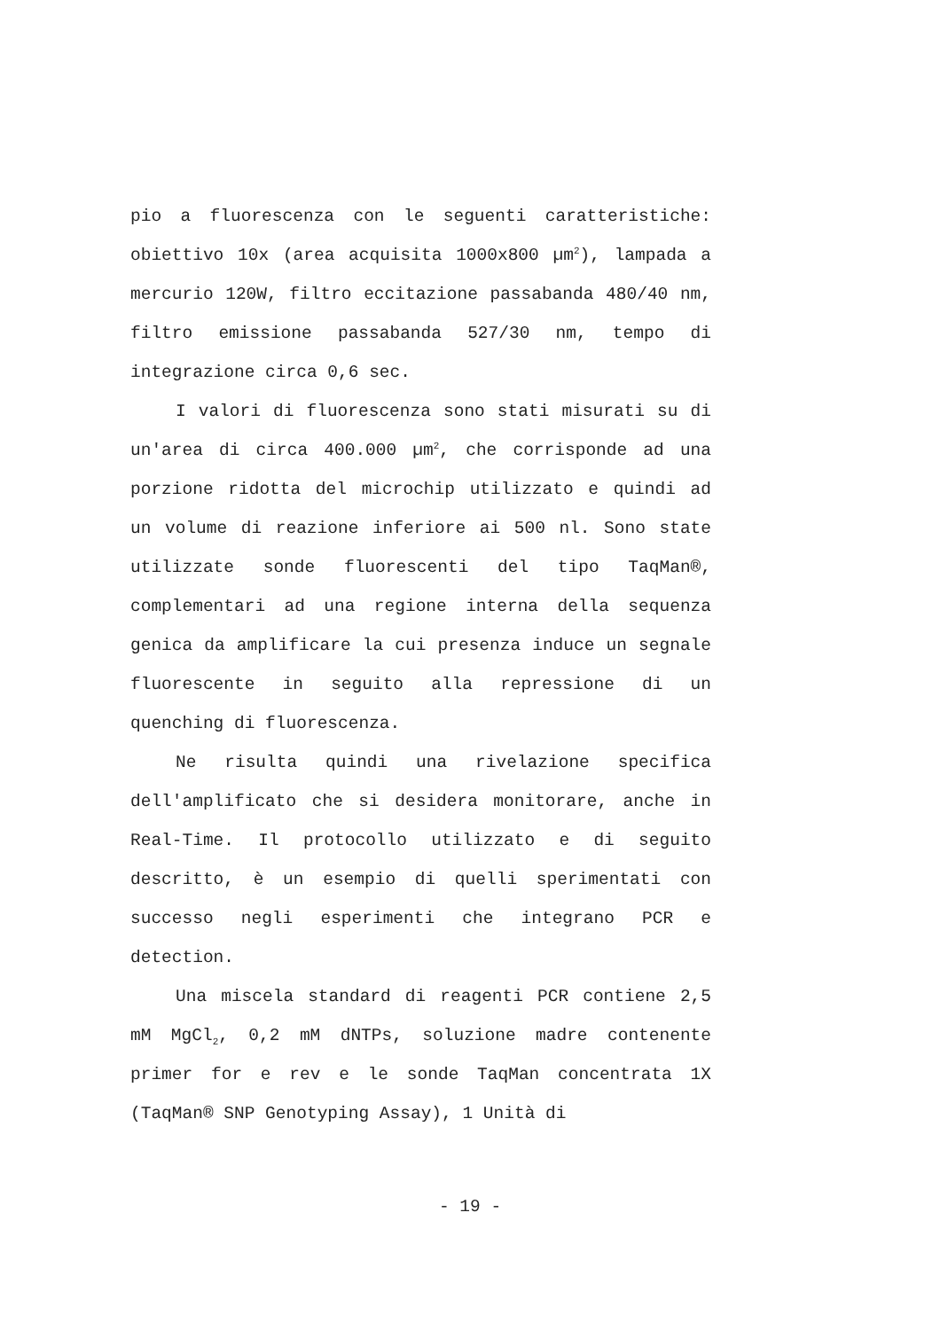pio a fluorescenza con le seguenti caratteristiche: obiettivo 10x (area acquisita 1000x800 µm<sup>2</sup>), lampada a mercurio 120W, filtro eccitazione passabanda 480/40 nm, filtro emissione passabanda 527/30 nm, tempo di integrazione circa 0,6 sec.
I valori di fluorescenza sono stati misurati su di un'area di circa 400.000 µm<sup>2</sup>, che corrisponde ad una porzione ridotta del microchip utilizzato e quindi ad un volume di reazione inferiore ai 500 nl. Sono state utilizzate sonde fluorescenti del tipo TaqMan®, complementari ad una regione interna della sequenza genica da amplificare la cui presenza induce un segnale fluorescente in seguito alla repressione di un quenching di fluorescenza.
Ne risulta quindi una rivelazione specifica dell'amplificato che si desidera monitorare, anche in Real-Time. Il protocollo utilizzato e di seguito descritto, è un esempio di quelli sperimentati con successo negli esperimenti che integrano PCR e detection.
Una miscela standard di reagenti PCR contiene 2,5 mM MgCl<sub>2</sub>, 0,2 mM dNTPs, soluzione madre contenente primer for e rev e le sonde TaqMan concentrata 1X (TaqMan® SNP Genotyping Assay), 1 Unità di
- 19 -